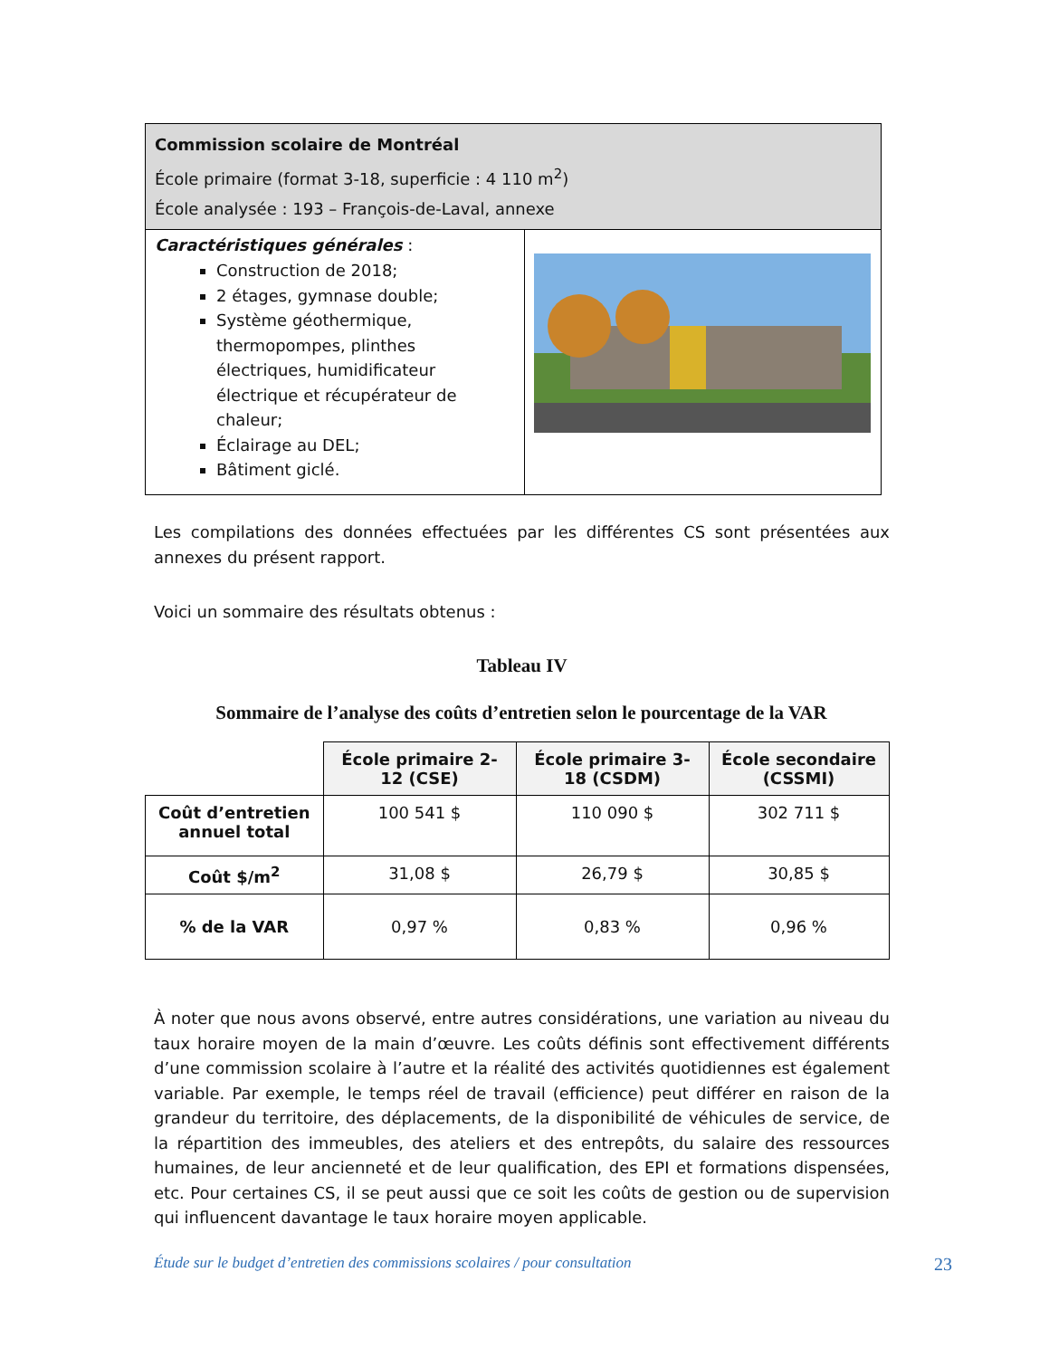| Commission scolaire de Montréal École primaire (format 3-18, superficie : 4 110 m<sup>2</sup>) École analysée : 193 – François-de-Laval, annexe | |
| Caractéristiques générales : Construction de 2018; 2 étages, gymnase double; Système géothermique, thermopompes, plinthes électriques, humidificateur électrique et récupérateur de chaleur; Éclairage au DEL; Bâtiment giclé. | |
Les compilations des données effectuées par les différentes CS sont présentées aux annexes du présent rapport.
Voici un sommaire des résultats obtenus :
Tableau IV
Sommaire de l’analyse des coûts d’entretien selon le pourcentage de la VAR
| | École primaire 2-12 (CSE) | École primaire 3-18 (CSDM) | École secondaire (CSSMI) |
| Coût d’entretien annuel total | 100 541 $ | 110 090 $ | 302 711 $ |
| Coût $/m<sup>2</sup> | 31,08 $ | 26,79 $ | 30,85 $ |
| % de la VAR | 0,97 % | 0,83 % | 0,96 % |
À noter que nous avons observé, entre autres considérations, une variation au niveau du taux horaire moyen de la main d’œuvre. Les coûts définis sont effectivement différents d’une commission scolaire à l’autre et la réalité des activités quotidiennes est également variable. Par exemple, le temps réel de travail (efficience) peut différer en raison de la grandeur du territoire, des déplacements, de la disponibilité de véhicules de service, de la répartition des immeubles, des ateliers et des entrepôts, du salaire des ressources humaines, de leur ancienneté et de leur qualification, des EPI et formations dispensées, etc. Pour certaines CS, il se peut aussi que ce soit les coûts de gestion ou de supervision qui influencent davantage le taux horaire moyen applicable.
Étude sur le budget d’entretien des commissions scolaires / pour consultation 23